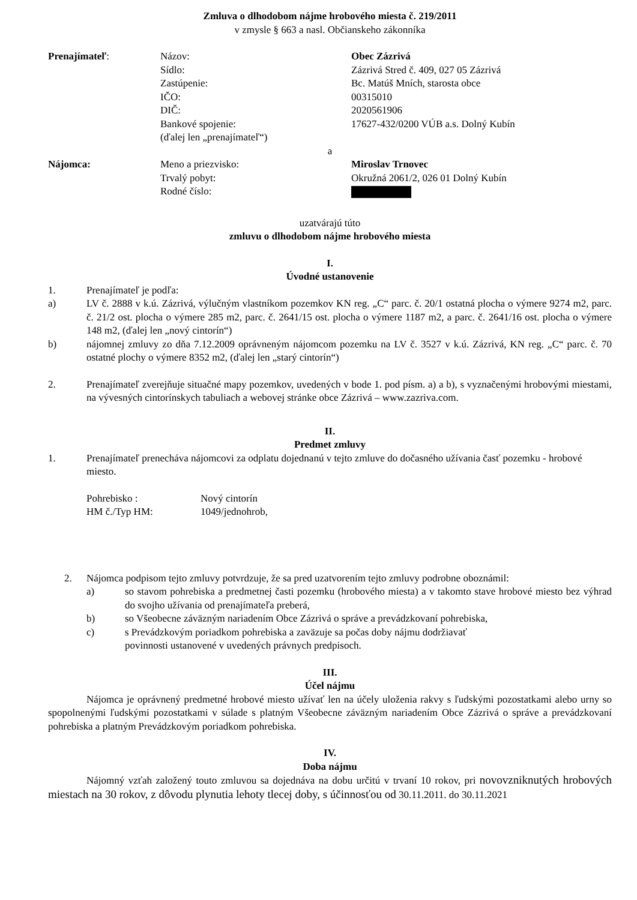Zmluva o dlhodobom nájme hrobového miesta č. 219/2011
v zmysle § 663 a nasl. Občianskeho zákonníka
Prenajímateľ:
Názov:
Sídlo:
Zastúpenie:
IČO:
DIČ:
Bankové spojenie:
(ďalej len „prenajímateľ“)
Obec Zázrivá
Zázrivá Stred č. 409, 027 05 Zázrivá
Bc. Matúš Mních, starosta obce
00315010
2020561906
17627-432/0200 VÚB a.s. Dolný Kubín
a
Nájomca:
Meno a priezvisko:
Trvalý pobyt:
Rodné číslo:
Miroslav Trnovec
Okružná 2061/2, 026 01 Dolný Kubín
uzatvárajú túto
zmluvu o dlhodobom nájme hrobového miesta
I.
Úvodné ustanovenie
1. Prenajímateľ je podľa:
a) LV č. 2888 v k.ú. Zázrivá, výlučným vlastníkom pozemkov KN reg. „C“ parc. č. 20/1 ostatná plocha o výmere 9274 m2, parc. č. 21/2 ost. plocha o výmere 285 m2, parc. č. 2641/15 ost. plocha o výmere 1187 m2, a parc. č. 2641/16 ost. plocha o výmere 148 m2, (ďalej len „nový cintorín“)
b) nájomnej zmluvy zo dňa 7.12.2009 oprávneným nájomcom pozemku na LV č. 3527 v k.ú. Zázrivá, KN reg. „C“ parc. č. 70 ostatné plochy o výmere 8352 m2, (ďalej len „starý cintorín“)
2. Prenajímateľ zverejňuje situačné mapy pozemkov, uvedených v bode 1. pod písm. a) a b), s vyznačenými hrobovými miestami, na vývesných cintorínskych tabuliach a webovej stránke obce Zázrivá – www.zazriva.com.
II.
Predmet zmluvy
1. Prenajímateľ prenecháva nájomcovi za odplatu dojednanú v tejto zmluve do dočasného užívania časť pozemku - hrobové miesto.
Pohrebisko :
Nový cintorín
HM č./Typ HM:
1049/jednohrob,
2. Nájomca podpisom tejto zmluvy potvrdzuje, že sa pred uzatvorením tejto zmluvy podrobne oboznámil:
a) so stavom pohrebiska a predmetnej časti pozemku (hrobového miesta) a v takomto stave hrobové miesto bez výhrad do svojho užívania od prenajímateľa preberá,
b) so Všeobecne záväzným nariadením Obce Zázrivá o správe a prevádzkovaní pohrebiska,
c) s Prevádzkovým poriadkom pohrebiska a zaväzuje sa počas doby nájmu dodržiavať povinnosti ustanovené v uvedených právnych predpisoch.
III.
Účel nájmu
Nájomca je oprávnený predmetné hrobové miesto užívať len na účely uloženia rakvy s ľudskými pozostatkami alebo urny so spopolnenými ľudskými pozostatkami v súlade s platným Všeobecne záväzným nariadením Obce Zázrivá o správe a prevádzkovaní pohrebiska a platným Prevádzkovým poriadkom pohrebiska.
IV.
Doba nájmu
Nájomný vzťah založený touto zmluvou sa dojednáva na dobu určitú v trvaní 10 rokov, pri novovzniknutých hrobových miestach na 30 rokov, z dôvodu plynutia lehoty tlecej doby, s účinnosťou od 30.11.2011. do 30.11.2021